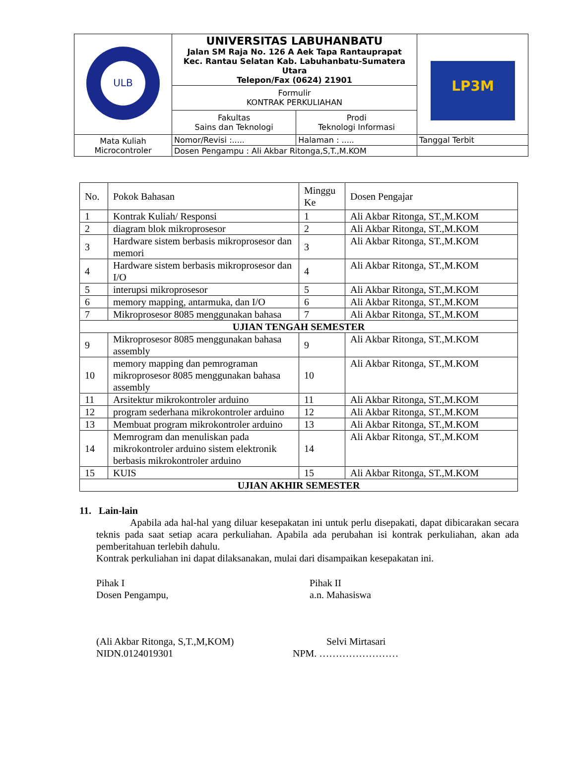| ULB | UNIVERSITAS LABUHANBATU Jalan SM Raja No. 126 A Aek Tapa Rantauprapat Kec. Rantau Selatan Kab. Labuhanbatu-Sumatera Utara Telepon/Fax (0624) 21901 | | LP3M |
| | Formulir KONTRAK PERKULIAHAN | | |
| | Fakultas Sains dan Teknologi | Prodi Teknologi Informasi | |
| Mata Kuliah Microcontroler | Nomor/Revisi :..... | Halaman : ..... | Tanggal Terbit |
| | Dosen Pengampu : Ali Akbar Ritonga,S,T.,M.KOM | | |
| No. | Pokok Bahasan | Minggu Ke | Dosen Pengajar |
| --- | --- | --- | --- |
| 1 | Kontrak Kuliah/ Responsi | 1 | Ali Akbar Ritonga, ST.,M.KOM |
| 2 | diagram blok mikroprosesor | 2 | Ali Akbar Ritonga, ST.,M.KOM |
| 3 | Hardware sistem berbasis mikroprosesor dan memori | 3 | Ali Akbar Ritonga, ST.,M.KOM |
| 4 | Hardware sistem berbasis mikroprosesor dan I/O | 4 | Ali Akbar Ritonga, ST.,M.KOM |
| 5 | interupsi mikroprosesor | 5 | Ali Akbar Ritonga, ST.,M.KOM |
| 6 | memory mapping, antarmuka, dan I/O | 6 | Ali Akbar Ritonga, ST.,M.KOM |
| 7 | Mikroprosesor 8085 menggunakan bahasa | 7 | Ali Akbar Ritonga, ST.,M.KOM |
| UJIAN TENGAH SEMESTER | | | |
| 9 | Mikroprosesor 8085 menggunakan bahasa assembly | 9 | Ali Akbar Ritonga, ST.,M.KOM |
| 10 | memory mapping dan pemrograman mikroprosesor 8085 menggunakan bahasa assembly | 10 | Ali Akbar Ritonga, ST.,M.KOM |
| 11 | Arsitektur mikrokontroler arduino | 11 | Ali Akbar Ritonga, ST.,M.KOM |
| 12 | program sederhana mikrokontroler arduino | 12 | Ali Akbar Ritonga, ST.,M.KOM |
| 13 | Membuat program mikrokontroler arduino | 13 | Ali Akbar Ritonga, ST.,M.KOM |
| 14 | Memrogram dan menuliskan pada mikrokontroler arduino sistem elektronik berbasis mikrokontroler arduino | 14 | Ali Akbar Ritonga, ST.,M.KOM |
| 15 | KUIS | 15 | Ali Akbar Ritonga, ST.,M.KOM |
| UJIAN AKHIR SEMESTER | | | |
11. Lain-lain
Apabila ada hal-hal yang diluar kesepakatan ini untuk perlu disepakati, dapat dibicarakan secara teknis pada saat setiap acara perkuliahan. Apabila ada perubahan isi kontrak perkuliahan, akan ada pemberitahuan terlebih dahulu.
Kontrak perkuliahan ini dapat dilaksanakan, mulai dari disampaikan kesepakatan ini.
Pihak I
Dosen Pengampu,
Pihak II
a.n. Mahasiswa
(Ali Akbar Ritonga, S,T.,M,KOM)
NIDN.0124019301
Selvi Mirtasari
NPM. ……………………